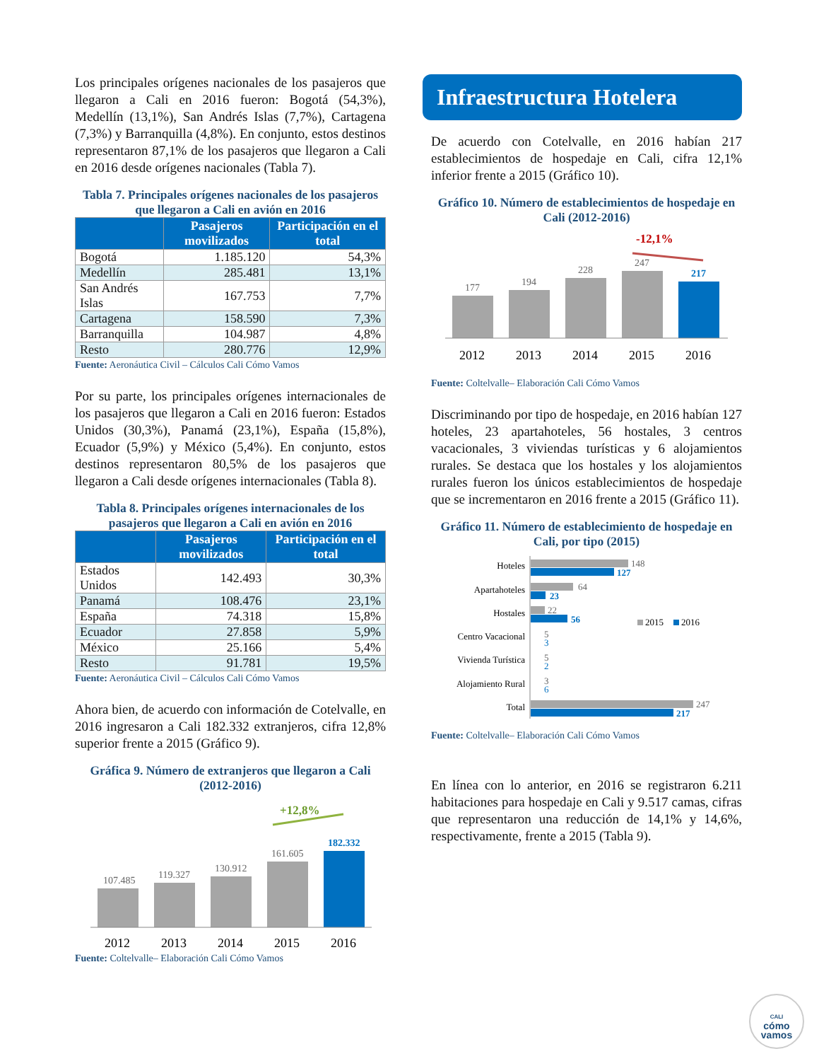Los principales orígenes nacionales de los pasajeros que llegaron a Cali en 2016 fueron: Bogotá (54,3%), Medellín (13,1%), San Andrés Islas (7,7%), Cartagena (7,3%) y Barranquilla (4,8%). En conjunto, estos destinos representaron 87,1% de los pasajeros que llegaron a Cali en 2016 desde orígenes nacionales (Tabla 7).
Tabla 7. Principales orígenes nacionales de los pasajeros que llegaron a Cali en avión en 2016
| | Pasajeros movilizados | Participación en el total |
| --- | --- | --- |
| Bogotá | 1.185.120 | 54,3% |
| Medellín | 285.481 | 13,1% |
| San Andrés Islas | 167.753 | 7,7% |
| Cartagena | 158.590 | 7,3% |
| Barranquilla | 104.987 | 4,8% |
| Resto | 280.776 | 12,9% |
Fuente: Aeronáutica Civil – Cálculos Cali Cómo Vamos
Por su parte, los principales orígenes internacionales de los pasajeros que llegaron a Cali en 2016 fueron: Estados Unidos (30,3%), Panamá (23,1%), España (15,8%), Ecuador (5,9%) y México (5,4%). En conjunto, estos destinos representaron 80,5% de los pasajeros que llegaron a Cali desde orígenes internacionales (Tabla 8).
Tabla 8. Principales orígenes internacionales de los pasajeros que llegaron a Cali en avión en 2016
| | Pasajeros movilizados | Participación en el total |
| --- | --- | --- |
| Estados Unidos | 142.493 | 30,3% |
| Panamá | 108.476 | 23,1% |
| España | 74.318 | 15,8% |
| Ecuador | 27.858 | 5,9% |
| México | 25.166 | 5,4% |
| Resto | 91.781 | 19,5% |
Fuente: Aeronáutica Civil – Cálculos Cali Cómo Vamos
Ahora bien, de acuerdo con información de Cotelvalle, en 2016 ingresaron a Cali 182.332 extranjeros, cifra 12,8% superior frente a 2015 (Gráfico 9).
Gráfica 9. Número de extranjeros que llegaron a Cali (2012-2016)
+12,8%
107.485
119.327
130.912
161.605
182.332
2012
2013
2014
2015
2016
Fuente: Coltelvalle– Elaboración Cali Cómo Vamos
Infraestructura Hotelera
De acuerdo con Cotelvalle, en 2016 habían 217 establecimientos de hospedaje en Cali, cifra 12,1% inferior frente a 2015 (Gráfico 10).
Gráfico 10. Número de establecimientos de hospedaje en Cali (2012-2016)
-12,1%
177
194
228
247
217
2012
2013
2014
2015
2016
Fuente: Coltelvalle– Elaboración Cali Cómo Vamos
Discriminando por tipo de hospedaje, en 2016 habían 127 hoteles, 23 apartahoteles, 56 hostales, 3 centros vacacionales, 3 viviendas turísticas y 6 alojamientos rurales. Se destaca que los hostales y los alojamientos rurales fueron los únicos establecimientos de hospedaje que se incrementaron en 2016 frente a 2015 (Gráfico 11).
Gráfico 11. Número de establecimiento de hospedaje en Cali, por tipo (2015)
Hoteles
Apartahoteles
Hostales
Centro Vacacional
Vivienda Turística
Alojamiento Rural
Total
148
127
64
23
22
56
5
3
5
2
3
6
247
217
2015
2016
Fuente: Coltelvalle– Elaboración Cali Cómo Vamos
En línea con lo anterior, en 2016 se registraron 6.211 habitaciones para hospedaje en Cali y 9.517 camas, cifras que representaron una reducción de 14,1% y 14,6%, respectivamente, frente a 2015 (Tabla 9).
CALI
cómo
vamos